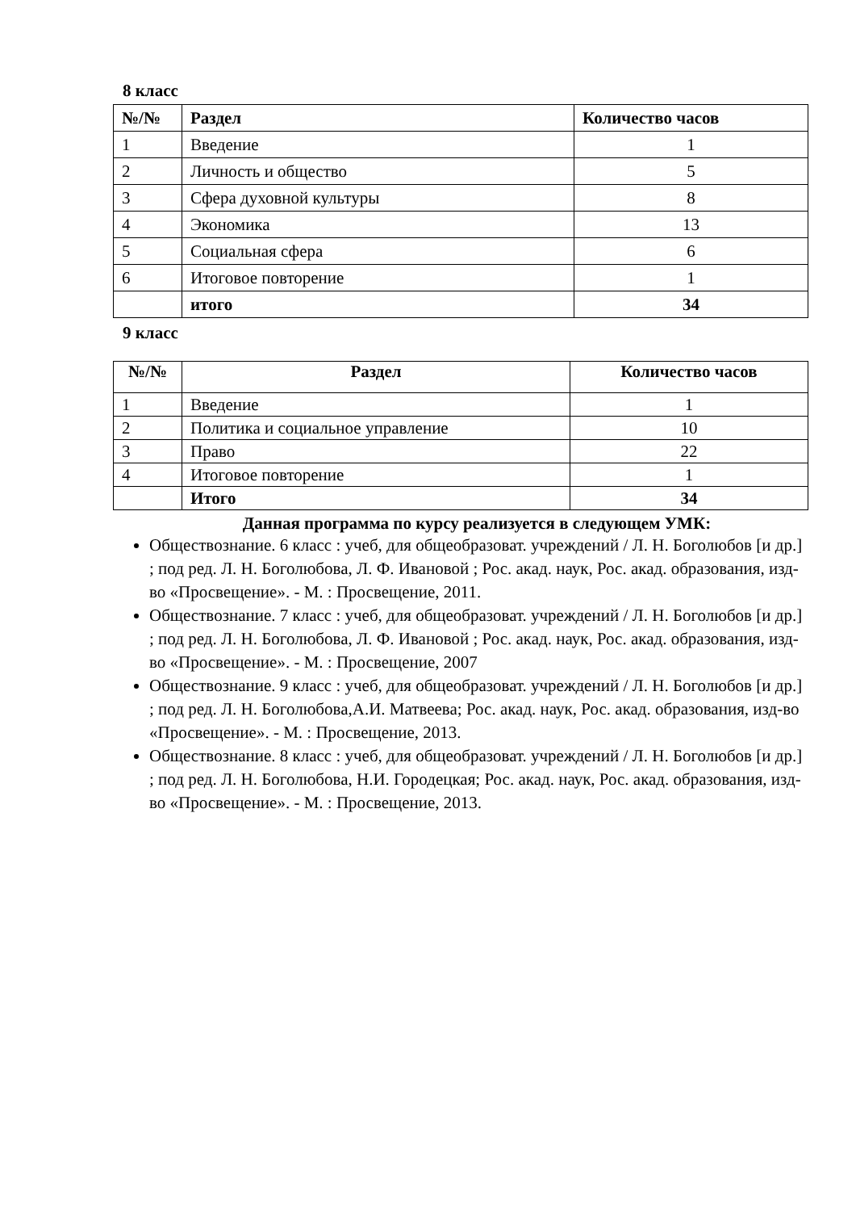8 класс
| №/№ | Раздел | Количество часов |
| --- | --- | --- |
| 1 | Введение | 1 |
| 2 | Личность и общество | 5 |
| 3 | Сфера духовной культуры | 8 |
| 4 | Экономика | 13 |
| 5 | Социальная сфера | 6 |
| 6 | Итоговое повторение | 1 |
| | итого | 34 |
9 класс
| №/№ | Раздел | Количество часов |
| --- | --- | --- |
| 1 | Введение | 1 |
| 2 | Политика и социальное управление | 10 |
| 3 | Право | 22 |
| 4 | Итоговое повторение | 1 |
| | Итого | 34 |
Данная программа по курсу реализуется в следующем УМК:
Обществознание. 6 класс : учеб, для общеобразоват. учреждений / Л. Н. Боголюбов [и др.] ; под ред. Л. Н. Боголюбова, Л. Ф. Ивановой ; Рос. акад. наук, Рос. акад. образования, изд-во «Просвещение». - М. : Просвещение, 2011.
Обществознание. 7 класс : учеб, для общеобразоват. учреждений / Л. Н. Боголюбов [и др.] ; под ред. Л. Н. Боголюбова, Л. Ф. Ивановой ; Рос. акад. наук, Рос. акад. образования, изд-во «Просвещение». - М. : Просвещение, 2007
Обществознание. 9 класс : учеб, для общеобразоват. учреждений / Л. Н. Боголюбов [и др.] ; под ред. Л. Н. Боголюбова,А.И. Матвеева; Рос. акад. наук, Рос. акад. образования, изд-во «Просвещение». - М. : Просвещение, 2013.
Обществознание. 8 класс : учеб, для общеобразоват. учреждений / Л. Н. Боголюбов [и др.] ; под ред. Л. Н. Боголюбова, Н.И. Городецкая; Рос. акад. наук, Рос. акад. образования, изд-во «Просвещение». - М. : Просвещение, 2013.